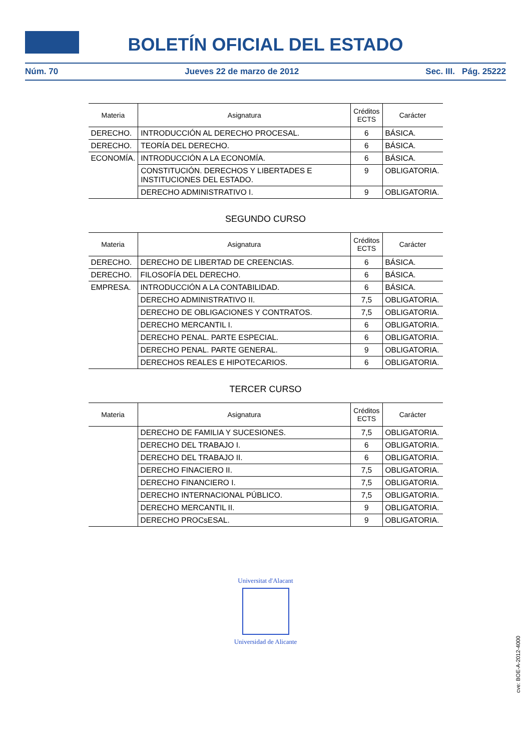BOLETÍN OFICIAL DEL ESTADO
Núm. 70 Jueves 22 de marzo de 2012 Sec. III. Pág. 25222
| Materia | Asignatura | Créditos ECTS | Carácter |
| --- | --- | --- | --- |
| DERECHO. | INTRODUCCIÓN AL DERECHO PROCESAL. | 6 | BÁSICA. |
| DERECHO. | TEORÍA DEL DERECHO. | 6 | BÁSICA. |
| ECONOMÍA. | INTRODUCCIÓN A LA ECONOMÍA. | 6 | BÁSICA. |
| | CONSTITUCIÓN. DERECHOS Y LIBERTADES E INSTITUCIONES DEL ESTADO. | 9 | OBLIGATORIA. |
| | DERECHO ADMINISTRATIVO I. | 9 | OBLIGATORIA. |
SEGUNDO CURSO
| Materia | Asignatura | Créditos ECTS | Carácter |
| --- | --- | --- | --- |
| DERECHO. | DERECHO DE LIBERTAD DE CREENCIAS. | 6 | BÁSICA. |
| DERECHO. | FILOSOFÍA DEL DERECHO. | 6 | BÁSICA. |
| EMPRESA. | INTRODUCCIÓN A LA CONTABILIDAD. | 6 | BÁSICA. |
| | DERECHO ADMINISTRATIVO II. | 7,5 | OBLIGATORIA. |
| | DERECHO DE OBLIGACIONES Y CONTRATOS. | 7,5 | OBLIGATORIA. |
| | DERECHO MERCANTIL I. | 6 | OBLIGATORIA. |
| | DERECHO PENAL. PARTE ESPECIAL. | 6 | OBLIGATORIA. |
| | DERECHO PENAL. PARTE GENERAL. | 9 | OBLIGATORIA. |
| | DERECHOS REALES E HIPOTECARIOS. | 6 | OBLIGATORIA. |
TERCER CURSO
| Materia | Asignatura | Créditos ECTS | Carácter |
| --- | --- | --- | --- |
| | DERECHO DE FAMILIA Y SUCESIONES. | 7,5 | OBLIGATORIA. |
| | DERECHO DEL TRABAJO I. | 6 | OBLIGATORIA. |
| | DERECHO DEL TRABAJO II. | 6 | OBLIGATORIA. |
| | DERECHO FINACIERO II. | 7,5 | OBLIGATORIA. |
| | DERECHO FINANCIERO I. | 7,5 | OBLIGATORIA. |
| | DERECHO INTERNACIONAL PÚBLICO. | 7,5 | OBLIGATORIA. |
| | DERECHO MERCANTIL II. | 9 | OBLIGATORIA. |
| | DERECHO PROCsESAL. | 9 | OBLIGATORIA. |
Universitat d'Alacant
Universidad de Alicante
cve: BOE-A-2012-4000